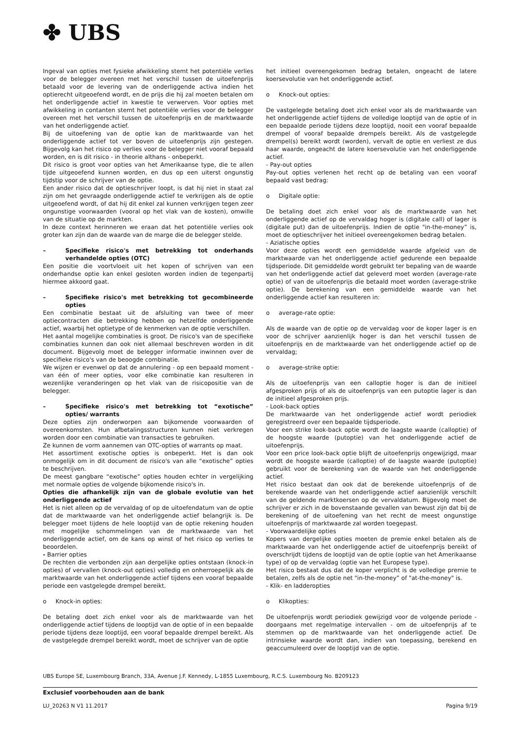✤ UBS
Ingeval van opties met fysieke afwikkeling stemt het potentiële verlies voor de belegger overeen met het verschil tussen de uitoefenprijs betaald voor de levering van de onderliggende activa indien het optierecht uitgeoefend wordt, en de prijs die hij zal moeten betalen om het onderliggende actief in kwestie te verwerven. Voor opties met afwikkeling in contanten stemt het potentiële verlies voor de belegger overeen met het verschil tussen de uitoefenprijs en de marktwaarde van het onderliggende actief.
Bij de uitoefening van de optie kan de marktwaarde van het onderliggende actief tot ver boven de uitoefenprijs zijn gestegen. Bijgevolg kan het risico op verlies voor de belegger niet vooraf bepaald worden, en is dit risico - in theorie althans - onbeperkt.
Dit risico is groot voor opties van het Amerikaanse type, die te allen tijde uitgeoefend kunnen worden, en dus op een uiterst ongunstig tijdstip voor de schrijver van de optie.
Een ander risico dat de optieschrijver loopt, is dat hij niet in staat zal zijn om het gevraagde onderliggende actief te verkrijgen als de optie uitgeoefend wordt, of dat hij dit enkel zal kunnen verkrijgen tegen zeer ongunstige voorwaarden (vooral op het vlak van de kosten), omwille van de situatie op de markten.
In deze context herinneren we eraan dat het potentiële verlies ook groter kan zijn dan de waarde van de marge die de belegger stelde.
– Specifieke risico's met betrekking tot onderhands verhandelde opties (OTC)
Een positie die voortvloeit uit het kopen of schrijven van een onderhandse optie kan enkel gesloten worden indien de tegenpartij hiermee akkoord gaat.
– Specifieke risico's met betrekking tot gecombineerde opties
Een combinatie bestaat uit de afsluiting van twee of meer optiecontracten die betrekking hebben op hetzelfde onderliggende actief, waarbij het optietype of de kenmerken van de optie verschillen.
Het aantal mogelijke combinaties is groot. De risico's van de specifieke combinaties kunnen dan ook niet allemaal beschreven worden in dit document. Bijgevolg moet de belegger informatie inwinnen over de specifieke risico's van de beoogde combinatie.
We wijzen er evenwel op dat de annulering - op een bepaald moment - van één of meer opties, voor elke combinatie kan resulteren in wezenlijke veranderingen op het vlak van de risicopositie van de belegger.
– Specifieke risico's met betrekking tot “exotische” opties/ warrants
Deze opties zijn onderworpen aan bijkomende voorwaarden of overeenkomsten. Hun afbetalingsstructuren kunnen niet verkregen worden door een combinatie van transacties te gebruiken.
Ze kunnen de vorm aannemen van OTC-opties of warrants op maat.
Het assortiment exotische opties is onbeperkt. Het is dan ook onmogelijk om in dit document de risico's van alle “exotische” opties te beschrijven.
De meest gangbare “exotische” opties houden echter in vergelijking met normale opties de volgende bijkomende risico's in.
Opties die afhankelijk zijn van de globale evolutie van het onderliggende actief
Het is niet alleen op de vervaldag of op de uitoefendatum van de optie dat de marktwaarde van het onderliggende actief belangrijk is. De belegger moet tijdens de hele looptijd van de optie rekening houden met mogelijke schommelingen van de marktwaarde van het onderliggende actief, om de kans op winst of het risico op verlies te beoordelen.
- Barrier opties
De rechten die verbonden zijn aan dergelijke opties ontstaan (knock-in opties) of vervallen (knock-out opties) volledig en onherroepelijk als de marktwaarde van het onderliggende actief tijdens een vooraf bepaalde periode een vastgelegde drempel bereikt.
o Knock-in opties:
De betaling doet zich enkel voor als de marktwaarde van het onderliggende actief tijdens de looptijd van de optie of in een bepaalde periode tijdens deze looptijd, een vooraf bepaalde drempel bereikt. Als de vastgelegde drempel bereikt wordt, moet de schrijver van de optie
het initieel overeengekomen bedrag betalen, ongeacht de latere koersevolutie van het onderliggende actief.
o Knock-out opties:
De vastgelegde betaling doet zich enkel voor als de marktwaarde van het onderliggende actief tijdens de volledige looptijd van de optie of in een bepaalde periode tijdens deze looptijd, nooit een vooraf bepaalde drempel of vooraf bepaalde drempels bereikt. Als de vastgelegde drempel(s) bereikt wordt (worden), vervalt de optie en verliest ze dus haar waarde, ongeacht de latere koersevolutie van het onderliggende actief.
- Pay-out opties
Pay-out opties verlenen het recht op de betaling van een vooraf bepaald vast bedrag:
o Digitale optie:
De betaling doet zich enkel voor als de marktwaarde van het onderliggende actief op de vervaldag hoger is (digitale call) of lager is (digitale put) dan de uitoefenprijs. Indien de optie "in-the-money” is, moet de optieschrijver het initieel overeengekomen bedrag betalen.
- Aziatische opties
Voor deze opties wordt een gemiddelde waarde afgeleid van de marktwaarde van het onderliggende actief gedurende een bepaalde tijdsperiode. Dit gemiddelde wordt gebruikt ter bepaling van de waarde van het onderliggende actief dat geleverd moet worden (average-rate optie) of van de uitoefenprijs die betaald moet worden (average-strike optie). De berekening van een gemiddelde waarde van het onderliggende actief kan resulteren in:
o average-rate optie:
Als de waarde van de optie op de vervaldag voor de koper lager is en voor de schrijver aanzienlijk hoger is dan het verschil tussen de uitoefenprijs en de marktwaarde van het onderliggende actief op de vervaldag;
o average-strike optie:
Als de uitoefenprijs van een calloptie hoger is dan de initieel afgesproken prijs of als de uitoefenprijs van een putoptie lager is dan de initieel afgesproken prijs.
- Look-back opties
De marktwaarde van het onderliggende actief wordt periodiek geregistreerd over een bepaalde tijdsperiode.
Voor een strike look-back optie wordt de laagste waarde (calloptie) of de hoogste waarde (putoptie) van het onderliggende actief de uitoefenprijs.
Voor een price look-back optie blijft de uitoefenprijs ongewijzigd, maar wordt de hoogste waarde (calloptie) of de laagste waarde (putoptie) gebruikt voor de berekening van de waarde van het onderliggende actief.
Het risico bestaat dan ook dat de berekende uitoefenprijs of de berekende waarde van het onderliggende actief aanzienlijk verschilt van de geldende marktkoersen op de vervaldatum. Bijgevolg moet de schrijver er zich in de bovenstaande gevallen van bewust zijn dat bij de berekening of de uitoefening van het recht de meest ongunstige uitoefenprijs of marktwaarde zal worden toegepast.
- Voorwaardelijke opties
Kopers van dergelijke opties moeten de premie enkel betalen als de marktwaarde van het onderliggende actief de uitoefenprijs bereikt of overschrijdt tijdens de looptijd van de optie (optie van het Amerikaanse type) of op de vervaldag (optie van het Europese type).
Het risico bestaat dus dat de koper verplicht is de volledige premie te betalen, zelfs als de optie net "in-the-money” of "at-the-money" is.
- Klik- en ladderopties
o Klikopties:
De uitoefenprijs wordt periodiek gewijzigd voor de volgende periode - doorgaans met regelmatige intervallen - om de uitoefenprijs af te stemmen op de marktwaarde van het onderliggende actief. De intrinsieke waarde wordt dan, indien van toepassing, berekend en geaccumuleerd over de looptijd van de optie.
UBS Europe SE, Luxembourg Branch, 33A, Avenue J.F. Kennedy, L-1855 Luxembourg, R.C.S. Luxembourg No. B209123
Exclusief voorbehouden aan de bank
LU_20263 N V1 11.2017 Pagina 9/19